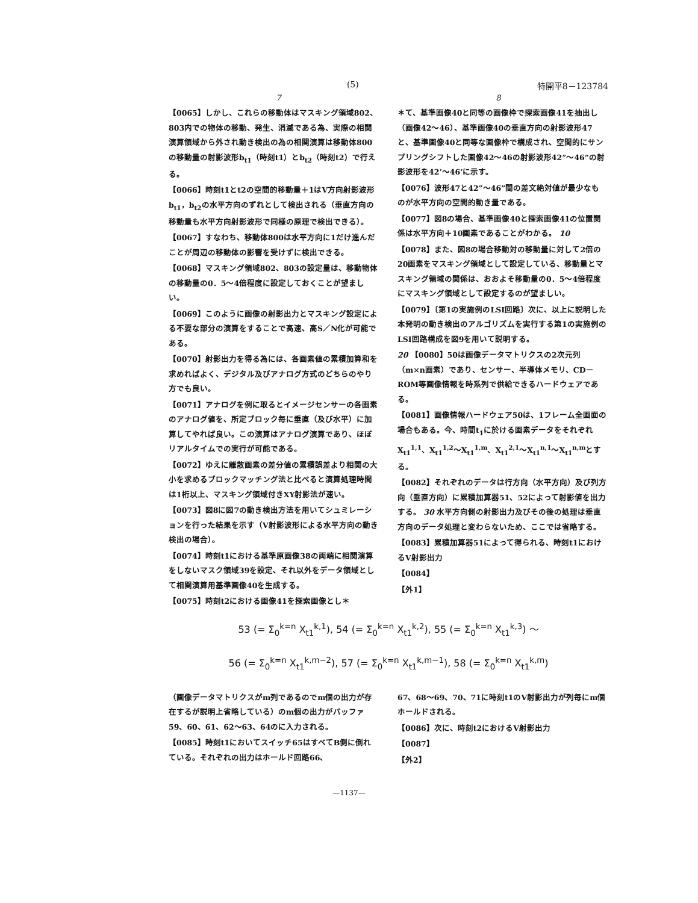(5) 特開平8－123784
7 8
【0065】しかし、これらの移動体はマスキング領域802、803内での物体の移動、発生、消滅である為、実際の相関演算領域から外され動き検出の為の相関演算は移動体800の移動量の射影波形b<sub>t1</sub>（時刻t1）とb<sub>t2</sub>（時刻t2）で行える。
【0066】時刻t1とt2の空間的移動量＋1はV方向射影波形b<sub>t1</sub>，b<sub>t2</sub>の水平方向のずれとして検出される（垂直方向の移動量も水平方向射影波形で同様の原理で検出できる）。
【0067】すなわち、移動体800は水平方向に1だけ進んだことが周辺の移動体の影響を受けずに検出できる。
【0068】マスキング領域802、803の設定量は、移動物体の移動量の0．5～4倍程度に設定しておくことが望ましい。
【0069】このように画像の射影出力とマスキング設定による不要な部分の演算をすることで高速、高S／N化が可能である。
【0070】射影出力を得る為には、各画素値の累積加算和を求めればよく、デジタル及びアナログ方式のどちらのやり方でも良い。
【0071】アナログを例に取るとイメージセンサーの各画素のアナログ値を、所定ブロック毎に垂直（及び水平）に加算してやれば良い。この演算はアナログ演算であり、ほぼリアルタイムでの実行が可能である。
【0072】ゆえに離散画素の差分値の累積誤差より相関の大小を求めるブロックマッチング法と比べると演算処理時間は1桁以上、マスキング領域付きXY射影法が速い。
【0073】図8に図7の動き検出方法を用いてシュミレーションを行った結果を示す（V射影波形による水平方向の動き検出の場合）。
【0074】時刻t1における基準原画像38の両端に相関演算をしないマスク領域39を設定、それ以外をデータ領域として相関演算用基準画像40を生成する。
【0075】時刻t2における画像41を探索画像とし＊
＊て、基準画像40と同等の画像枠で探索画像41を抽出し（画像42～46）、基準画像40の垂直方向の射影波形47と、基準画像40と同等な画像枠で構成され、空間的にサンプリングシフトした画像42～46の射影波形42”～46”の射影波形を42’～46’に示す。
【0076】波形47と42”～46”間の差文絶対値が最少なものが水平方向の空間的動き量である。
【0077】図8の場合、基準画像40と探索画像41の位置関係は水平方向＋10画素であることがわかる。 10
【0078】また、図8の場合移動対の移動量に対して2倍の20画素をマスキング領域として設定している、移動量とマスキング領域の関係は、おおよそ移動量の0．5～4倍程度にマスキング領域として設定するのが望ましい。
【0079】〔第1の実施例のLSI回路〕次に、以上に説明した本発明の動き検出のアルゴリズムを実行する第1の実施例のLSI回路構成を図9を用いて説明する。
20 【0080】50は画像データマトリクスの2次元列（m×n画素）であり、センサー、半導体メモリ、CD－ROM等画像情報を時系列で供給できるハードウェアである。
【0081】画像情報ハードウェア50は、1フレーム全画面の場合もある。今、時間t<sub>1</sub>に於ける画素データをそれぞれX<sub>t1</sub><sup>1,1</sup>、X<sub>t1</sub><sup>1,2</sup>～X<sub>t1</sub><sup>1,m</sup>、X<sub>t1</sub><sup>2,1</sup>～X<sub>t1</sub><sup>n,1</sup>～X<sub>t1</sub><sup>n,m</sup>とする。
【0082】それぞれのデータは行方向（水平方向）及び列方向（垂直方向）に累積加算器51、52によって射影値を出力する。 30 水平方向側の射影出力及びその後の処理は垂直方向のデータ処理と変わらないため、ここでは省略する。
【0083】累積加算器51によって得られる、時刻t1におけるV射影出力
【0084】
【外1】
53 (= Σ<sub>0</sub><sup>k=n</sup> X<sub>t1</sub><sup>k,1</sup>), 54 (= Σ<sub>0</sub><sup>k=n</sup> X<sub>t1</sub><sup>k,2</sup>), 55 (= Σ<sub>0</sub><sup>k=n</sup> X<sub>t1</sub><sup>k,3</sup>) ～
56 (= Σ<sub>0</sub><sup>k=n</sup> X<sub>t1</sub><sup>k,m−2</sup>), 57 (= Σ<sub>0</sub><sup>k=n</sup> X<sub>t1</sub><sup>k,m−1</sup>), 58 (= Σ<sub>0</sub><sup>k=n</sup> X<sub>t1</sub><sup>k,m</sup>)
（画像データマトリクスがm列であるのでm個の出力が存在するが説明上省略している）のm個の出力がバッファ59、60、61、62～63、64のに入力される。
【0085】時刻t1においてスイッチ65はすべてB側に倒れている。それぞれの出力はホールド回路66、
67、68～69、70、71に時刻t1のV射影出力が列毎にm個ホールドされる。
【0086】次に、時刻t2におけるV射影出力
【0087】
【外2】
—1137—